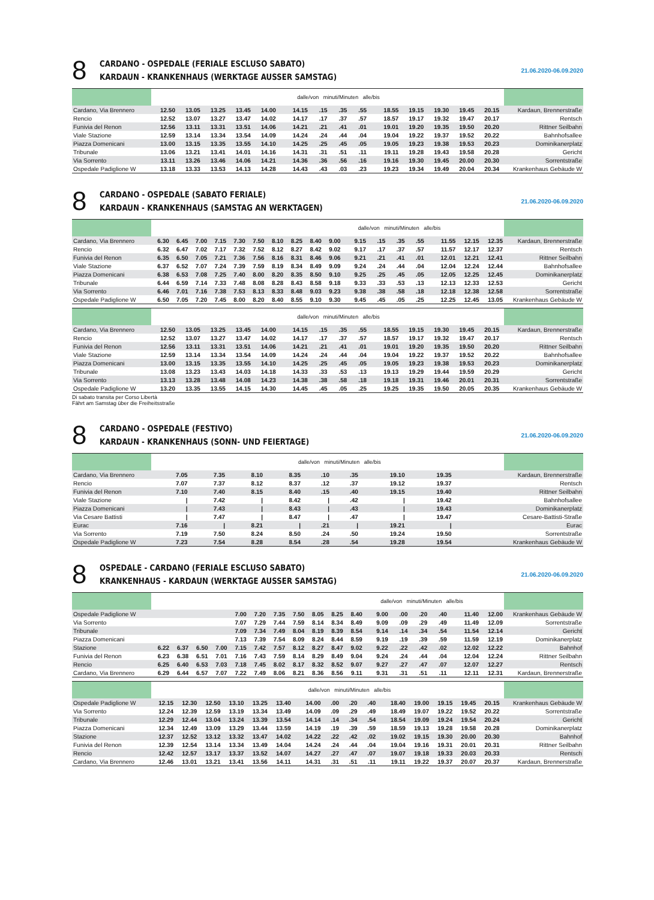8
CARDANO - OSPEDALE (FERIALE ESCLUSO SABATO)
KARDAUN - KRANKENHAUS (WERKTAGE AUSSER SAMSTAG)
21.06.2020-06.09.2020
| | | | | | | dalle/von minuti/Minuten alle/bis | | | | | | | | | | |
| --- | --- | --- | --- | --- | --- | --- | --- | --- | --- | --- | --- | --- | --- | --- | --- | --- |
| Cardano, Via Brennero | 12.50 | 13.05 | 13.25 | 13.45 | 14.00 | 14.15 | .15 | .35 | .55 | 18.55 | 19.15 | 19.30 | 19.45 | 20.15 | | Kardaun, Brennerstraße |
| Rencio | 12.52 | 13.07 | 13.27 | 13.47 | 14.02 | 14.17 | .17 | .37 | .57 | 18.57 | 19.17 | 19.32 | 19.47 | 20.17 | | Rentsch |
| Funivia del Renon | 12.56 | 13.11 | 13.31 | 13.51 | 14.06 | 14.21 | .21 | .41 | .01 | 19.01 | 19.20 | 19.35 | 19.50 | 20.20 | | Rittner Seilbahn |
| Viale Stazione | 12.59 | 13.14 | 13.34 | 13.54 | 14.09 | 14.24 | .24 | .44 | .04 | 19.04 | 19.22 | 19.37 | 19.52 | 20.22 | | Bahnhofsallee |
| Piazza Domenicani | 13.00 | 13.15 | 13.35 | 13.55 | 14.10 | 14.25 | .25 | .45 | .05 | 19.05 | 19.23 | 19.38 | 19.53 | 20.23 | | Dominikanerplatz |
| Tribunale | 13.06 | 13.21 | 13.41 | 14.01 | 14.16 | 14.31 | .31 | .51 | .11 | 19.11 | 19.28 | 19.43 | 19.58 | 20.28 | | Gericht |
| Via Sorrento | 13.11 | 13.26 | 13.46 | 14.06 | 14.21 | 14.36 | .36 | .56 | .16 | 19.16 | 19.30 | 19.45 | 20.00 | 20.30 | | Sorrentstraße |
| Ospedale Padiglione W | 13.18 | 13.33 | 13.53 | 14.13 | 14.28 | 14.43 | .43 | .03 | .23 | 19.23 | 19.34 | 19.49 | 20.04 | 20.34 | | Krankenhaus Gebäude W |
8
CARDANO - OSPEDALE (SABATO FERIALE)
KARDAUN - KRANKENHAUS (SAMSTAG AN WERKTAGEN)
21.06.2020-06.09.2020
| | | | | | | | | | | | dalle/von minuti/Minuten alle/bis | | | | | | | |
| --- | --- | --- | --- | --- | --- | --- | --- | --- | --- | --- | --- | --- | --- | --- | --- | --- | --- | --- |
| Cardano, Via Brennero | 6.30 | 6.45 | 7.00 | 7.15 | 7.30 | 7.50 | 8.10 | 8.25 | 8.40 | 9.00 | 9.15 | .15 | .35 | .55 | 11.55 | 12.15 | 12.35 | Kardaun, Brennerstraße |
| Rencio | 6.32 | 6.47 | 7.02 | 7.17 | 7.32 | 7.52 | 8.12 | 8.27 | 8.42 | 9.02 | 9.17 | .17 | .37 | .57 | 11.57 | 12.17 | 12.37 | Rentsch |
| Funivia del Renon | 6.35 | 6.50 | 7.05 | 7.21 | 7.36 | 7.56 | 8.16 | 8.31 | 8.46 | 9.06 | 9.21 | .21 | .41 | .01 | 12.01 | 12.21 | 12.41 | Rittner Seilbahn |
| Viale Stazione | 6.37 | 6.52 | 7.07 | 7.24 | 7.39 | 7.59 | 8.19 | 8.34 | 8.49 | 9.09 | 9.24 | .24 | .44 | .04 | 12.04 | 12.24 | 12.44 | Bahnhofsallee |
| Piazza Domenicani | 6.38 | 6.53 | 7.08 | 7.25 | 7.40 | 8.00 | 8.20 | 8.35 | 8.50 | 9.10 | 9.25 | .25 | .45 | .05 | 12.05 | 12.25 | 12.45 | Dominikanerplatz |
| Tribunale | 6.44 | 6.59 | 7.14 | 7.33 | 7.48 | 8.08 | 8.28 | 8.43 | 8.58 | 9.18 | 9.33 | .33 | .53 | .13 | 12.13 | 12.33 | 12.53 | Gericht |
| Via Sorrento | 6.46 | 7.01 | 7.16 | 7.38 | 7.53 | 8.13 | 8.33 | 8.48 | 9.03 | 9.23 | 9.38 | .38 | .58 | .18 | 12.18 | 12.38 | 12.58 | Sorrentstraße |
| Ospedale Padiglione W | 6.50 | 7.05 | 7.20 | 7.45 | 8.00 | 8.20 | 8.40 | 8.55 | 9.10 | 9.30 | 9.45 | .45 | .05 | .25 | 12.25 | 12.45 | 13.05 | Krankenhaus Gebäude W |
| | | | | | | dalle/von minuti/Minuten alle/bis | | | | | | | | | | |
| --- | --- | --- | --- | --- | --- | --- | --- | --- | --- | --- | --- | --- | --- | --- | --- | --- |
| Cardano, Via Brennero | 12.50 | 13.05 | 13.25 | 13.45 | 14.00 | 14.15 | .15 | .35 | .55 | 18.55 | 19.15 | 19.30 | 19.45 | 20.15 | | Kardaun, Brennerstraße |
| Rencio | 12.52 | 13.07 | 13.27 | 13.47 | 14.02 | 14.17 | .17 | .37 | .57 | 18.57 | 19.17 | 19.32 | 19.47 | 20.17 | | Rentsch |
| Funivia del Renon | 12.56 | 13.11 | 13.31 | 13.51 | 14.06 | 14.21 | .21 | .41 | .01 | 19.01 | 19.20 | 19.35 | 19.50 | 20.20 | | Rittner Seilbahn |
| Viale Stazione | 12.59 | 13.14 | 13.34 | 13.54 | 14.09 | 14.24 | .24 | .44 | .04 | 19.04 | 19.22 | 19.37 | 19.52 | 20.22 | | Bahnhofsallee |
| Piazza Domenicani | 13.00 | 13.15 | 13.35 | 13.55 | 14.10 | 14.25 | .25 | .45 | .05 | 19.05 | 19.23 | 19.38 | 19.53 | 20.23 | | Dominikanerplatz |
| Tribunale | 13.08 | 13.23 | 13.43 | 14.03 | 14.18 | 14.33 | .33 | .53 | .13 | 19.13 | 19.29 | 19.44 | 19.59 | 20.29 | | Gericht |
| Via Sorrento | 13.13 | 13.28 | 13.48 | 14.08 | 14.23 | 14.38 | .38 | .58 | .18 | 19.18 | 19.31 | 19.46 | 20.01 | 20.31 | | Sorrentstraße |
| Ospedale Padiglione W | 13.20 | 13.35 | 13.55 | 14.15 | 14.30 | 14.45 | .45 | .05 | .25 | 19.25 | 19.35 | 19.50 | 20.05 | 20.35 | | Krankenhaus Gebäude W |
Di sabato transita per Corso Libertà
Fährt am Samstag über die Freiheitsstraße
8
CARDANO - OSPEDALE (FESTIVO)
KARDAUN - KRANKENHAUS (SONN- UND FEIERTAGE)
21.06.2020-06.09.2020
| | | | dalle/von minuti/Minuten alle/bis | | | | | | | | | | | | | | |
| --- | --- | --- | --- | --- | --- | --- | --- | --- | --- | --- | --- | --- | --- | --- | --- | --- | --- |
| Cardano, Via Brennero | 7.05 | 7.35 | 8.10 | 8.35 | .10 | .35 | 19.10 | 19.35 | | | | | | | | | Kardaun, Brennerstraße |
| Rencio | 7.07 | 7.37 | 8.12 | 8.37 | .12 | .37 | 19.12 | 19.37 | | | | | | | | | Rentsch |
| Funivia del Renon | 7.10 | 7.40 | 8.15 | 8.40 | .15 | .40 | 19.15 | 19.40 | | | | | | | | | Rittner Seilbahn |
| Viale Stazione | / | 7.42 | / | 8.42 | / | .42 | / | 19.42 | | | | | | | | | Bahnhofsallee |
| Piazza Domenicani | / | 7.43 | / | 8.43 | / | .43 | / | 19.43 | | | | | | | | | Dominikanerplatz |
| Via Cesare Battisti | / | 7.47 | / | 8.47 | / | .47 | / | 19.47 | | | | | | | | | Cesare-Battisti-Straße |
| Eurac | 7.16 | / | 8.21 | / | .21 | / | 19.21 | / | | | | | | | | | Eurac |
| Via Sorrento | 7.19 | 7.50 | 8.24 | 8.50 | .24 | .50 | 19.24 | 19.50 | | | | | | | | | Sorrentstraße |
| Ospedale Padiglione W | 7.23 | 7.54 | 8.28 | 8.54 | .28 | .54 | 19.28 | 19.54 | | | | | | | | | Krankenhaus Gebäude W |
8
OSPEDALE - CARDANO (FERIALE ESCLUSO SABATO)
KRANKENHAUS - KARDAUN (WERKTAGE AUSSER SAMSTAG)
21.06.2020-06.09.2020
| | | | | | | | | | | | | dalle/von minuti/Minuten alle/bis | | | | | | |
| --- | --- | --- | --- | --- | --- | --- | --- | --- | --- | --- | --- | --- | --- | --- | --- | --- | --- | --- |
| Ospedale Padiglione W | | | | | 7.00 | 7.20 | 7.35 | 7.50 | 8.05 | 8.25 | 8.40 | 9.00 | .00 | .20 | .40 | 11.40 | 12.00 | Krankenhaus Gebäude W |
| Via Sorrento | | | | | 7.07 | 7.29 | 7.44 | 7.59 | 8.14 | 8.34 | 8.49 | 9.09 | .09 | .29 | .49 | 11.49 | 12.09 | Sorrentstraße |
| Tribunale | | | | | 7.09 | 7.34 | 7.49 | 8.04 | 8.19 | 8.39 | 8.54 | 9.14 | .14 | .34 | .54 | 11.54 | 12.14 | Gericht |
| Piazza Domenicani | | | | | 7.13 | 7.39 | 7.54 | 8.09 | 8.24 | 8.44 | 8.59 | 9.19 | .19 | .39 | .59 | 11.59 | 12.19 | Dominikanerplatz |
| Stazione | 6.22 | 6.37 | 6.50 | 7.00 | 7.15 | 7.42 | 7.57 | 8.12 | 8.27 | 8.47 | 9.02 | 9.22 | .22 | .42 | .02 | 12.02 | 12.22 | Bahnhof |
| Funivia del Renon | 6.23 | 6.38 | 6.51 | 7.01 | 7.16 | 7.43 | 7.59 | 8.14 | 8.29 | 8.49 | 9.04 | 9.24 | .24 | .44 | .04 | 12.04 | 12.24 | Rittner Seilbahn |
| Rencio | 6.25 | 6.40 | 6.53 | 7.03 | 7.18 | 7.45 | 8.02 | 8.17 | 8.32 | 8.52 | 9.07 | 9.27 | .27 | .47 | .07 | 12.07 | 12.27 | Rentsch |
| Cardano, Via Brennero | 6.29 | 6.44 | 6.57 | 7.07 | 7.22 | 7.49 | 8.06 | 8.21 | 8.36 | 8.56 | 9.11 | 9.31 | .31 | .51 | .11 | 12.11 | 12.31 | Kardaun, Brennerstraße |
| | | | | | | | dalle/von minuti/Minuten alle/bis | | | | | | | | | | |
| --- | --- | --- | --- | --- | --- | --- | --- | --- | --- | --- | --- | --- | --- | --- | --- | --- | --- |
| Ospedale Padiglione W | 12.15 | 12.30 | 12.50 | 13.10 | 13.25 | 13.40 | 14.00 | .00 | .20 | .40 | 18.40 | 19.00 | 19.15 | 19.45 | 20.15 | | Krankenhaus Gebäude W |
| Via Sorrento | 12.24 | 12.39 | 12.59 | 13.19 | 13.34 | 13.49 | 14.09 | .09 | .29 | .49 | 18.49 | 19.07 | 19.22 | 19.52 | 20.22 | | Sorrentstraße |
| Tribunale | 12.29 | 12.44 | 13.04 | 13.24 | 13.39 | 13.54 | 14.14 | .14 | .34 | .54 | 18.54 | 19.09 | 19.24 | 19.54 | 20.24 | | Gericht |
| Piazza Domenicani | 12.34 | 12.49 | 13.09 | 13.29 | 13.44 | 13.59 | 14.19 | .19 | .39 | .59 | 18.59 | 19.13 | 19.28 | 19.58 | 20.28 | | Dominikanerplatz |
| Stazione | 12.37 | 12.52 | 13.12 | 13.32 | 13.47 | 14.02 | 14.22 | .22 | .42 | .02 | 19.02 | 19.15 | 19.30 | 20.00 | 20.30 | | Bahnhof |
| Funivia del Renon | 12.39 | 12.54 | 13.14 | 13.34 | 13.49 | 14.04 | 14.24 | .24 | .44 | .04 | 19.04 | 19.16 | 19.31 | 20.01 | 20.31 | | Rittner Seilbahn |
| Rencio | 12.42 | 12.57 | 13.17 | 13.37 | 13.52 | 14.07 | 14.27 | .27 | .47 | .07 | 19.07 | 19.18 | 19.33 | 20.03 | 20.33 | | Rentsch |
| Cardano, Via Brennero | 12.46 | 13.01 | 13.21 | 13.41 | 13.56 | 14.11 | 14.31 | .31 | .51 | .11 | 19.11 | 19.22 | 19.37 | 20.07 | 20.37 | | Kardaun, Brennerstraße |